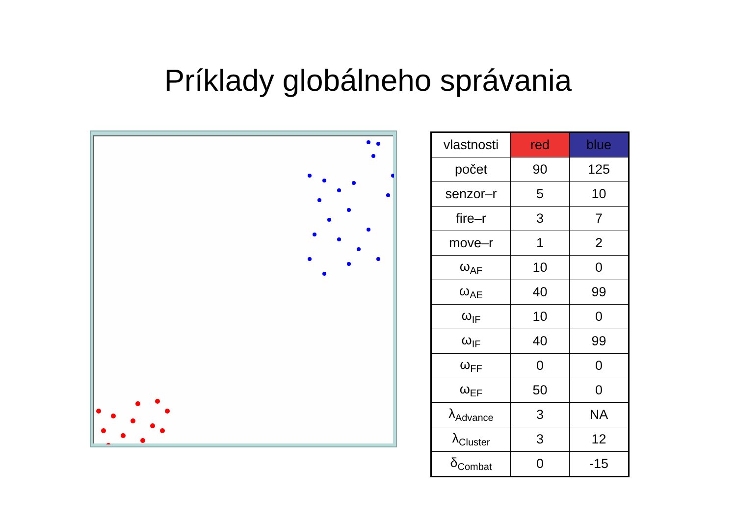Príklady globálneho správania
| vlastnosti | red | blue |
| počet | 90 | 125 |
| senzor–r | 5 | 10 |
| fire–r | 3 | 7 |
| move–r | 1 | 2 |
| ω<sub>AF</sub> | 10 | 0 |
| ω<sub>AE</sub> | 40 | 99 |
| ω<sub>IF</sub> | 10 | 0 |
| ω<sub>IF</sub> | 40 | 99 |
| ω<sub>FF</sub> | 0 | 0 |
| ω<sub>EF</sub> | 50 | 0 |
| λ<sub>Advance</sub> | 3 | NA |
| λ<sub>Cluster</sub> | 3 | 12 |
| δ<sub>Combat</sub> | 0 | -15 |